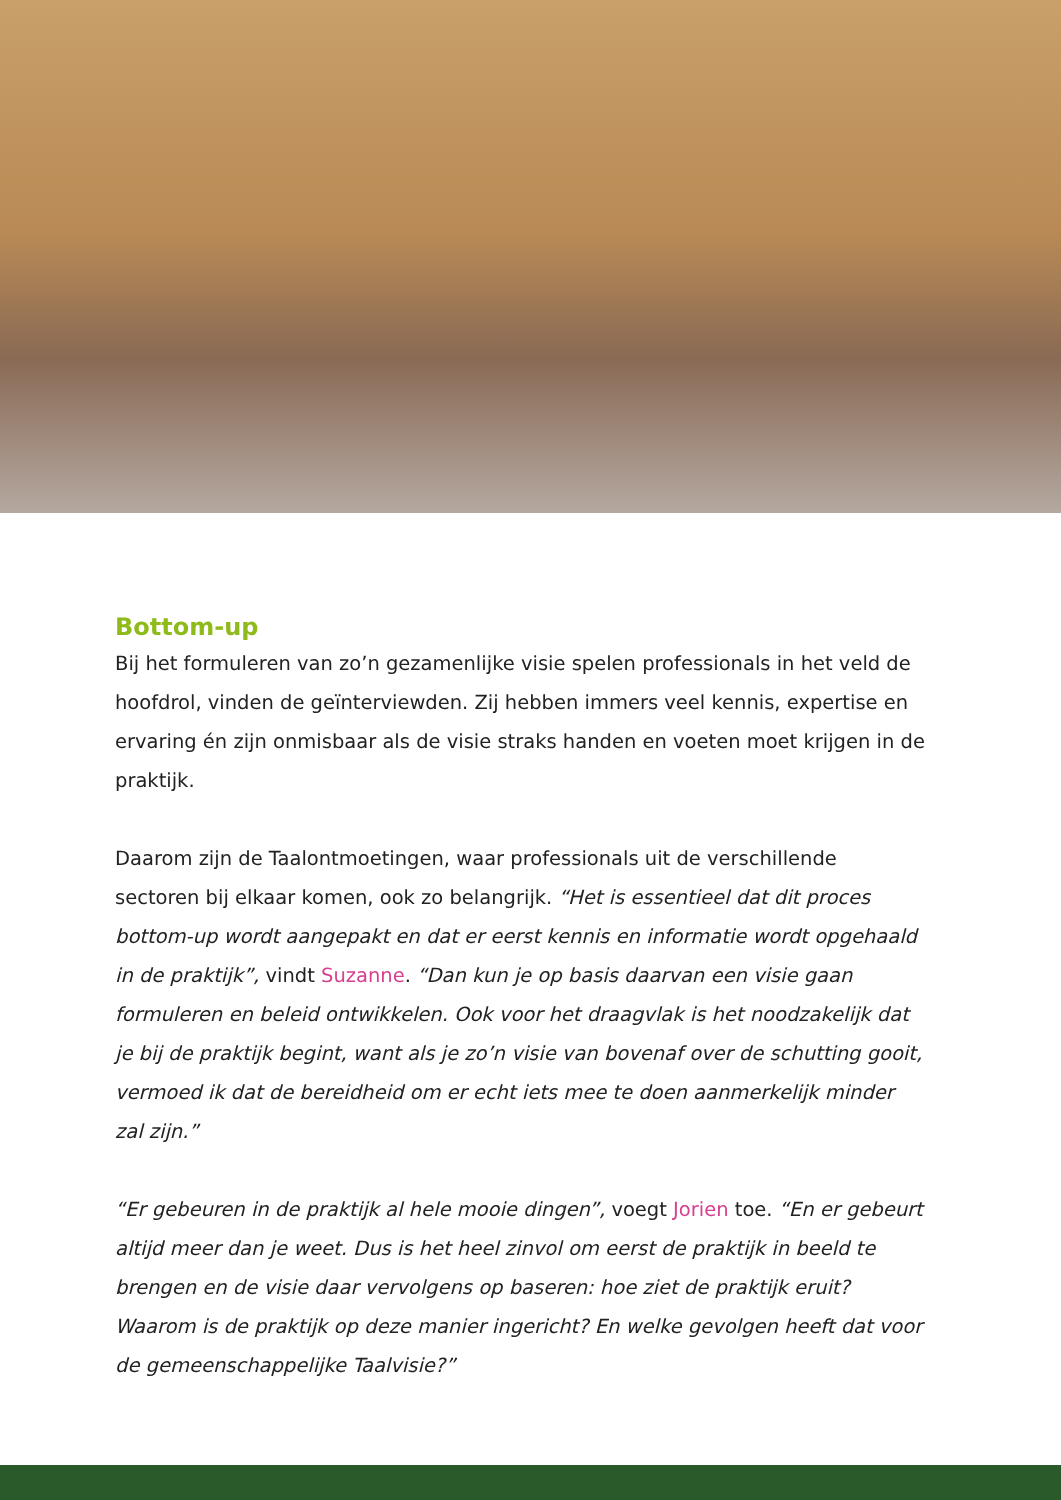Bottom-up
Bij het formuleren van zo’n gezamenlijke visie spelen professionals in het veld de hoofdrol, vinden de geïnterviewden. Zij hebben immers veel kennis, expertise en ervaring én zijn onmisbaar als de visie straks handen en voeten moet krijgen in de praktijk.
Daarom zijn de Taalontmoetingen, waar professionals uit de verschillende sectoren bij elkaar komen, ook zo belangrijk. “Het is essentieel dat dit proces bottom-up wordt aangepakt en dat er eerst kennis en informatie wordt opgehaald in de praktijk”, vindt Suzanne. “Dan kun je op basis daarvan een visie gaan formuleren en beleid ontwikkelen. Ook voor het draagvlak is het noodzakelijk dat je bij de praktijk begint, want als je zo’n visie van bovenaf over de schutting gooit, vermoed ik dat de bereidheid om er echt iets mee te doen aanmerkelijk minder zal zijn.”
“Er gebeuren in de praktijk al hele mooie dingen”, voegt Jorien toe. “En er gebeurt altijd meer dan je weet. Dus is het heel zinvol om eerst de praktijk in beeld te brengen en de visie daar vervolgens op baseren: hoe ziet de praktijk eruit? Waarom is de praktijk op deze manier ingericht? En welke gevolgen heeft dat voor de gemeenschappelijke Taalvisie?”